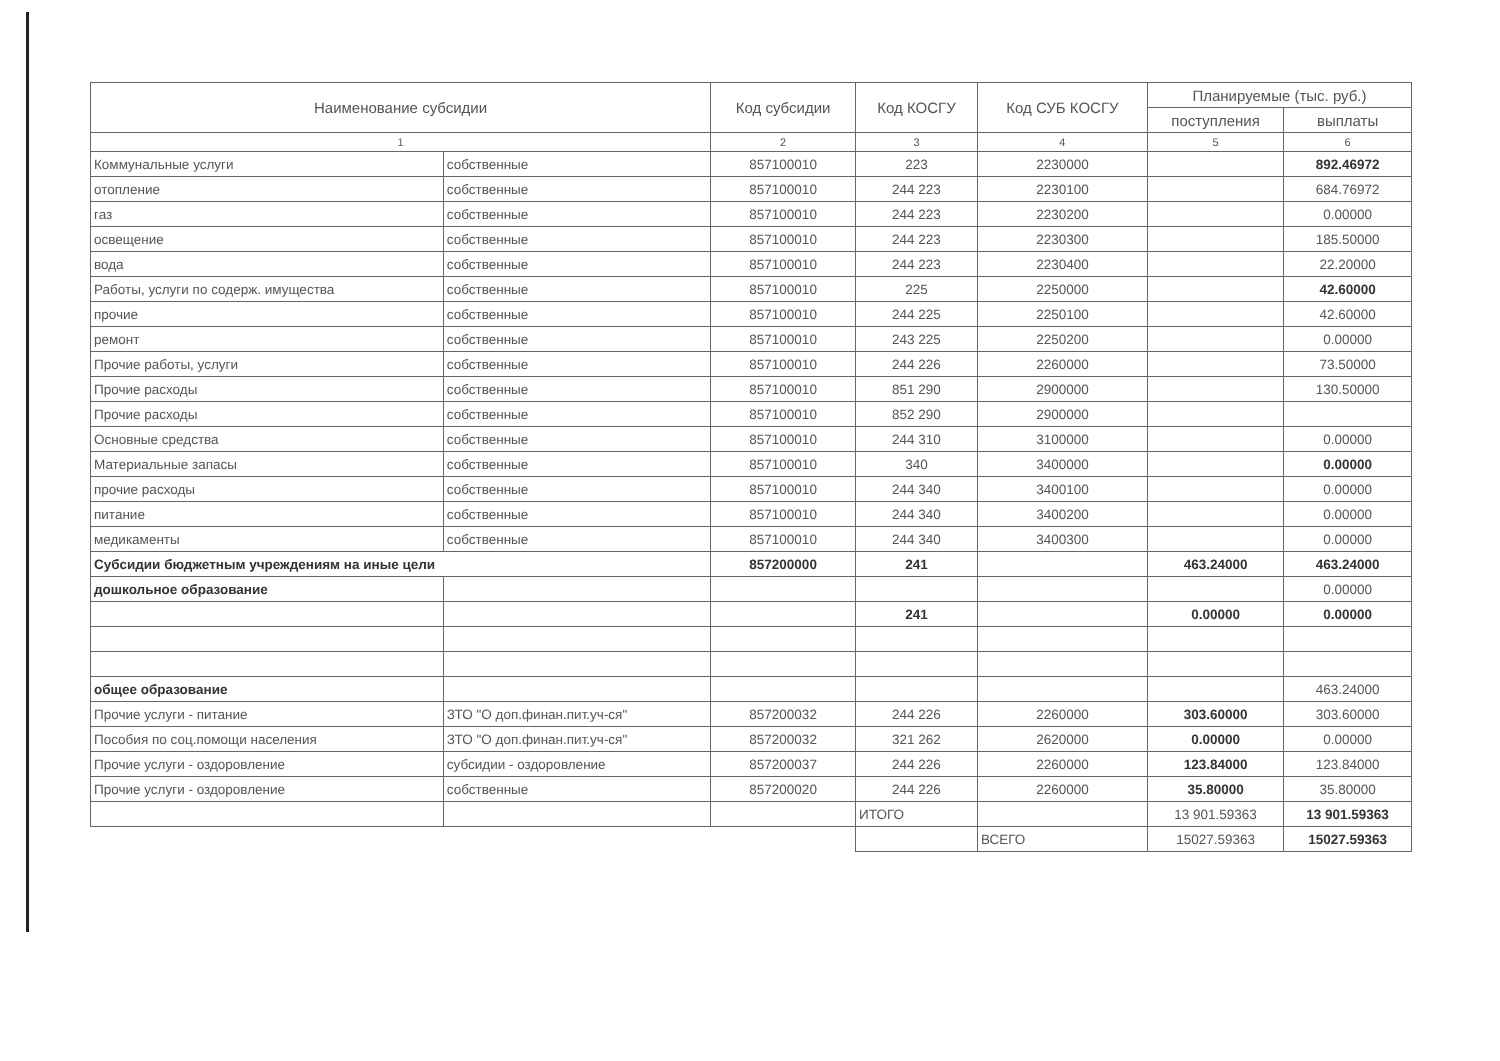| Наименование субсидии | | Код субсидии | Код КОСГУ | Код СУБ КОСГУ | Планируемые (тыс. руб.) | |
| --- | --- | --- | --- | --- | --- | --- |
| | | | | | поступления | выплаты |
| 1 | | 2 | 3 | 4 | 5 | 6 |
| Коммунальные услуги | собственные | 857100010 | 223 | 2230000 | | 892.46972 |
| отопление | собственные | 857100010 | 244 223 | 2230100 | | 684.76972 |
| газ | собственные | 857100010 | 244 223 | 2230200 | | 0.00000 |
| освещение | собственные | 857100010 | 244 223 | 2230300 | | 185.50000 |
| вода | собственные | 857100010 | 244 223 | 2230400 | | 22.20000 |
| Работы, услуги по содерж. имущества | собственные | 857100010 | 225 | 2250000 | | 42.60000 |
| прочие | собственные | 857100010 | 244 225 | 2250100 | | 42.60000 |
| ремонт | собственные | 857100010 | 243 225 | 2250200 | | 0.00000 |
| Прочие работы, услуги | собственные | 857100010 | 244 226 | 2260000 | | 73.50000 |
| Прочие расходы | собственные | 857100010 | 851 290 | 2900000 | | 130.50000 |
| Прочие расходы | собственные | 857100010 | 852 290 | 2900000 | | |
| Основные средства | собственные | 857100010 | 244 310 | 3100000 | | 0.00000 |
| Материальные запасы | собственные | 857100010 | 340 | 3400000 | | 0.00000 |
| прочие расходы | собственные | 857100010 | 244 340 | 3400100 | | 0.00000 |
| питание | собственные | 857100010 | 244 340 | 3400200 | | 0.00000 |
| медикаменты | собственные | 857100010 | 244 340 | 3400300 | | 0.00000 |
| Субсидии бюджетным учреждениям на иные цели | | 857200000 | 241 | | 463.24000 | 463.24000 |
| дошкольное образование | | | | | | 0.00000 |
| | | | 241 | | 0.00000 | 0.00000 |
| общее образование | | | | | | 463.24000 |
| Прочие услуги - питание | ЗТО "О доп.финан.пит.уч-ся" | 857200032 | 244 226 | 2260000 | 303.60000 | 303.60000 |
| Пособия по соц.помощи населения | ЗТО "О доп.финан.пит.уч-ся" | 857200032 | 321 262 | 2620000 | 0.00000 | 0.00000 |
| Прочие услуги - оздоровление | субсидии - оздоровление | 857200037 | 244 226 | 2260000 | 123.84000 | 123.84000 |
| Прочие услуги - оздоровление | собственные | 857200020 | 244 226 | 2260000 | 35.80000 | 35.80000 |
| | | | ИТОГО | | 13 901.59363 | 13 901.59363 |
| | | | | ВСЕГО | 15027.59363 | 15027.59363 |